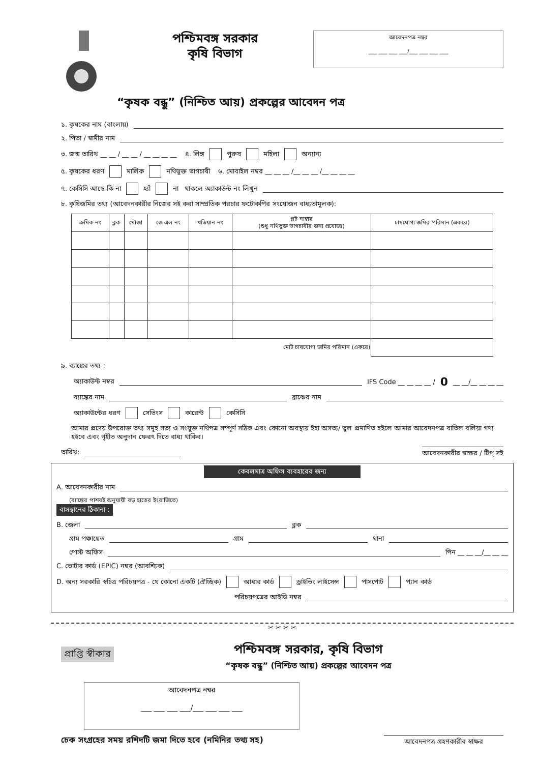পশ্চিমবঙ্গ সরকার
কৃষি বিভাগ
আবেদনপত্র নম্বর
___ ___ ___ ___/___ ___ ___ ___
“কৃষক বন্ধু” (নিশ্চিত আয়) প্রকল্পের আবেদন পত্র
১. কৃষকের নাম (বাংলায়)
২. পিতা / স্বামীর নাম
৩. জন্ম তারিখ __ __ / __ __ / __ __ __ __ ৪. লিঙ্গ পুরুষ মহিলা অন্যান্য
৫. কৃষকের ধরণ মালিক নথিভুক্ত ভাগচাষী ৬. মোবাইল নম্বর __ __ __ /__ __ __ /__ __ __ __
৭. কেসিসি আছে কি না হ্যাঁ না থাকলে অ্যাকাউন্ট নং লিখুন
৮. কৃষিজমির তথ্য (আবেদনকারীর নিজের সই করা সাম্প্রতিক পরচার ফটোকপির সংযোজন বাধ্যতামূলক):
| ক্রমিক নং | ব্লক | মৌজা | জে এল নং | খতিয়ান নং | প্লট নাম্বার (শুধু নথিভুক্ত ভাগচাষীর জন্য প্রযোজ্য) | চাষযোগ্য জমির পরিমান (একরে) |
| --- | --- | --- | --- | --- | --- | --- |
| মোট চাষযোগ্য জমির পরিমান (একরে) | | | | | | |
৯. ব্যাঙ্কের তথ্য :
অ্যাকাউন্ট নম্বর IFS Code __ __ __ __ / 0 __ __/__ __ __ __
ব্যাঙ্কের নাম ব্রাঞ্চের নাম
অ্যাকাউন্টের ধরণ সেভিংস কারেন্ট কেসিসি
আমার প্রদেয় উপরোক্ত তথ্য সমূহ সত্য ও সংযুক্ত নথিপত্র সম্পূর্ণ সঠিক এবং কোনো অবস্থায় ইহা অসত্য/ ভুল প্রমাণিত হইলে আমার আবেদনপত্র বাতিল বলিয়া গণ্য হইবে এবং গৃহীত অনুদান ফেরৎ দিতে বাধ্য থাকিব।
তারিখ: আবেদনকারীর স্বাক্ষর / টিপ্ সই
কেবলমাত্র অফিস ব্যবহারের জন্য
A. আবেদনকারীর নাম
(ব্যাঙ্কের পাশবই অনুযায়ী বড় হাতের ইংরাজিতে)
বাসস্থানের ঠিকানা :
B. জেলা ব্লক
গ্রাম পঞ্চায়েত গ্রাম থানা
পোস্ট অফিস পিন __ __ __/__ __ __
C. ভোটার কার্ড (EPIC) নম্বর (আবশ্যিক)
D. অন্য সরকারি স্বচিত্র পরিচয়পত্র - যে কোনো একটি (ঐচ্ছিক) আধার কার্ড ড্রাইভিং লাইসেন্স পাসপোর্ট প্যান কার্ড
পরিচয়পত্রের আইডি নম্বর
✂ ✂ ✂ ✂
প্রাপ্তি স্বীকার
পশ্চিমবঙ্গ সরকার, কৃষি বিভাগ
“কৃষক বন্ধু” (নিশ্চিত আয়) প্রকল্পের আবেদন পত্র
আবেদনপত্র নম্বর
___ ___ ___ ___/___ ___ ___ ___
চেক সংগ্রহের সময় রশিদটি জমা দিতে হবে (নমিনির তথ্য সহ) আবেদনপত্র গ্রহণকারীর স্বাক্ষর